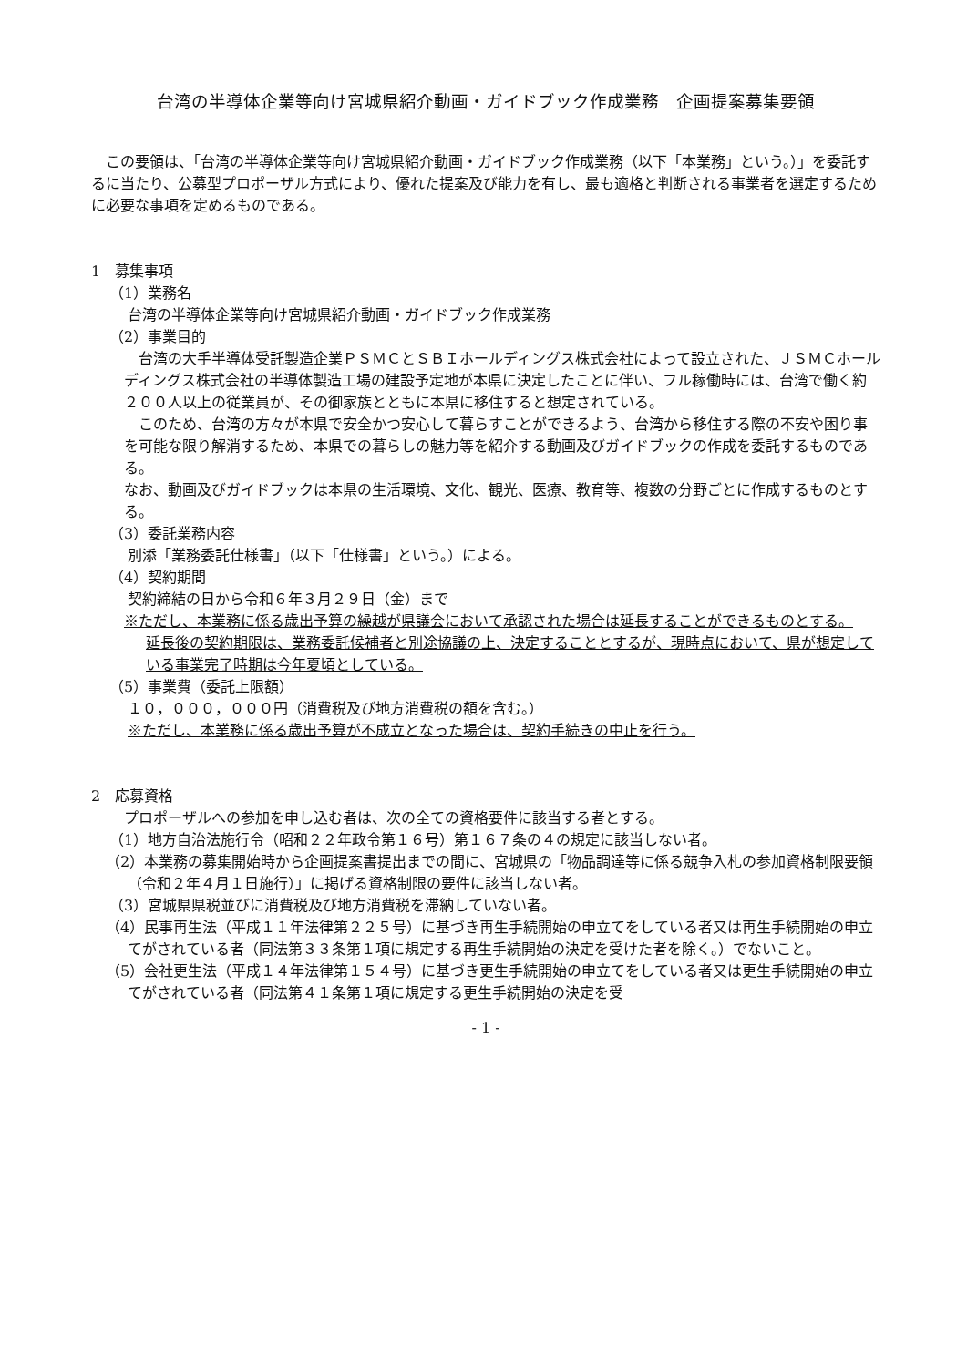台湾の半導体企業等向け宮城県紹介動画・ガイドブック作成業務　企画提案募集要領
　この要領は、「台湾の半導体企業等向け宮城県紹介動画・ガイドブック作成業務（以下「本業務」という。）」を委託するに当たり、公募型プロポーザル方式により、優れた提案及び能力を有し、最も適格と判断される事業者を選定するために必要な事項を定めるものである。
1　募集事項
（1）業務名
台湾の半導体企業等向け宮城県紹介動画・ガイドブック作成業務
（2）事業目的
　台湾の大手半導体受託製造企業ＰＳＭＣとＳＢＩホールディングス株式会社によって設立された、ＪＳＭＣホールディングス株式会社の半導体製造工場の建設予定地が本県に決定したことに伴い、フル稼働時には、台湾で働く約２００人以上の従業員が、その御家族とともに本県に移住すると想定されている。
　このため、台湾の方々が本県で安全かつ安心して暮らすことができるよう、台湾から移住する際の不安や困り事を可能な限り解消するため、本県での暮らしの魅力等を紹介する動画及びガイドブックの作成を委託するものである。
なお、動画及びガイドブックは本県の生活環境、文化、観光、医療、教育等、複数の分野ごとに作成するものとする。
（3）委託業務内容
別添「業務委託仕様書」（以下「仕様書」という。）による。
（4）契約期間
契約締結の日から令和６年３月２９日（金）まで
※ただし、本業務に係る歳出予算の繰越が県議会において承認された場合は延長することができるものとする。
延長後の契約期限は、業務委託候補者と別途協議の上、決定することとするが、現時点において、県が想定している事業完了時期は今年夏頃としている。
（5）事業費（委託上限額）
１０，０００，０００円（消費税及び地方消費税の額を含む。）
※ただし、本業務に係る歳出予算が不成立となった場合は、契約手続きの中止を行う。
2　応募資格
プロポーザルへの参加を申し込む者は、次の全ての資格要件に該当する者とする。
（1）地方自治法施行令（昭和２２年政令第１６号）第１６７条の４の規定に該当しない者。
（2）本業務の募集開始時から企画提案書提出までの間に、宮城県の「物品調達等に係る競争入札の参加資格制限要領（令和２年４月１日施行）」に掲げる資格制限の要件に該当しない者。
（3）宮城県県税並びに消費税及び地方消費税を滞納していない者。
（4）民事再生法（平成１１年法律第２２５号）に基づき再生手続開始の申立てをしている者又は再生手続開始の申立てがされている者（同法第３３条第１項に規定する再生手続開始の決定を受けた者を除く。）でないこと。
（5）会社更生法（平成１４年法律第１５４号）に基づき更生手続開始の申立てをしている者又は更生手続開始の申立てがされている者（同法第４１条第１項に規定する更生手続開始の決定を受
- 1 -